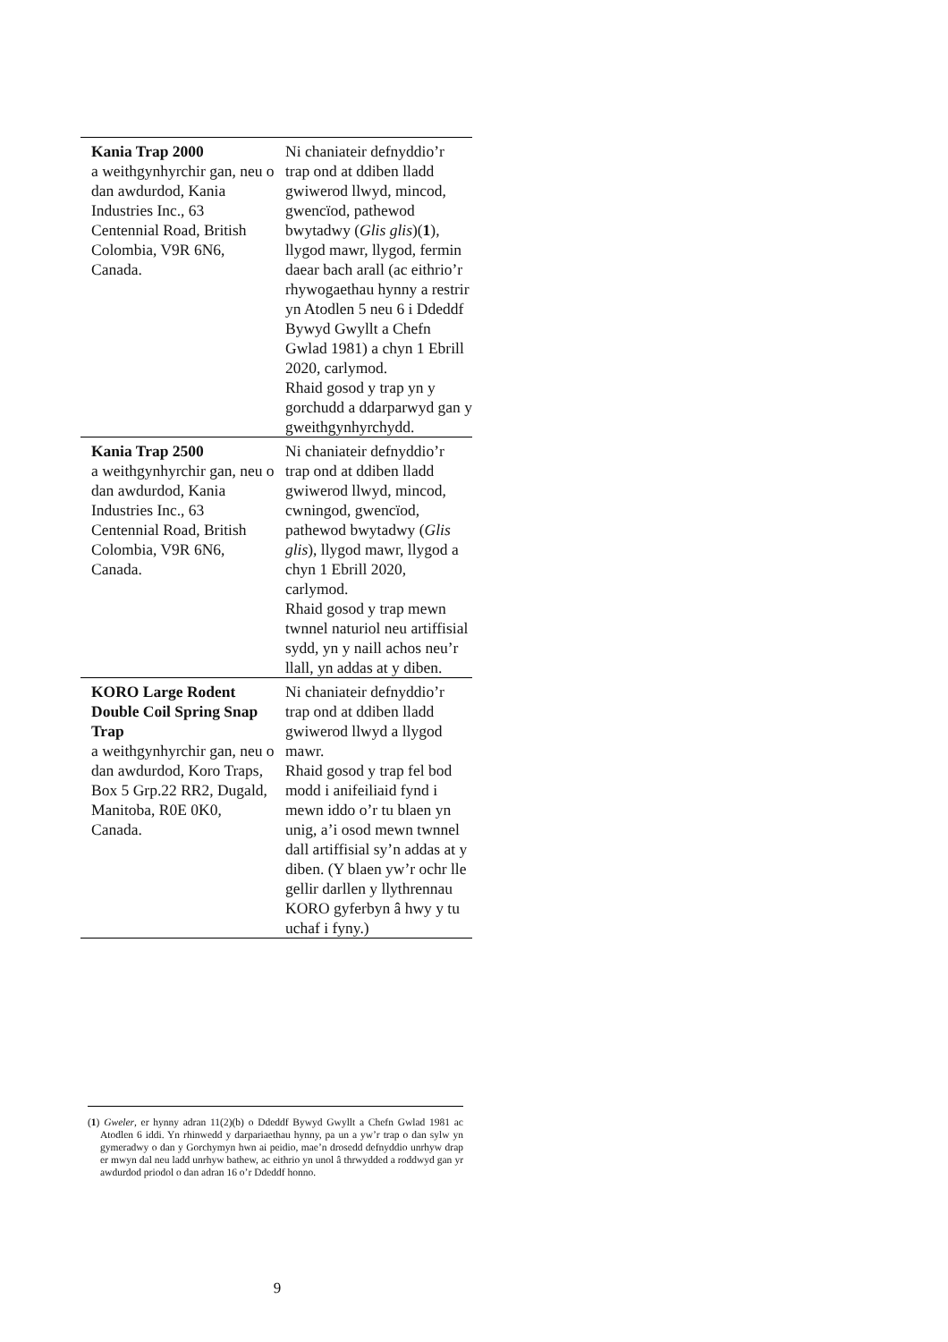| Kania Trap 2000 a weithgynhyrchir gan, neu o dan awdurdod, Kania Industries Inc., 63 Centennial Road, British Colombia, V9R 6N6, Canada. | Ni chaniateir defnyddio’r trap ond at ddiben lladd gwiwerod llwyd, mincod, gwencïod, pathewod bwytadwy ( Glis glis )( 1 ), llygod mawr, llygod, fermin daear bach arall (ac eithrio’r rhywogaethau hynny a restrir yn Atodlen 5 neu 6 i Ddeddf Bywyd Gwyllt a Chefn Gwlad 1981) a chyn 1 Ebrill 2020, carlymod. Rhaid gosod y trap yn y gorchudd a ddarparwyd gan y gweithgynhyrchydd. |
| Kania Trap 2500 a weithgynhyrchir gan, neu o dan awdurdod, Kania Industries Inc., 63 Centennial Road, British Colombia, V9R 6N6, Canada. | Ni chaniateir defnyddio’r trap ond at ddiben lladd gwiwerod llwyd, mincod, cwningod, gwencïod, pathewod bwytadwy ( Glis glis ), llygod mawr, llygod a chyn 1 Ebrill 2020, carlymod. Rhaid gosod y trap mewn twnnel naturiol neu artiffisial sydd, yn y naill achos neu’r llall, yn addas at y diben. |
| KORO Large Rodent Double Coil Spring Snap Trap a weithgynhyrchir gan, neu o dan awdurdod, Koro Traps, Box 5 Grp.22 RR2, Dugald, Manitoba, R0E 0K0, Canada. | Ni chaniateir defnyddio’r trap ond at ddiben lladd gwiwerod llwyd a llygod mawr. Rhaid gosod y trap fel bod modd i anifeiliaid fynd i mewn iddo o’r tu blaen yn unig, a’i osod mewn twnnel dall artiffisial sy’n addas at y diben. (Y blaen yw’r ochr lle gellir darllen y llythrennau KORO gyferbyn â hwy y tu uchaf i fyny.) |
(1) Gweler, er hynny adran 11(2)(b) o Ddeddf Bywyd Gwyllt a Chefn Gwlad 1981 ac Atodlen 6 iddi. Yn rhinwedd y darpariaethau hynny, pa un a yw’r trap o dan sylw yn gymeradwy o dan y Gorchymyn hwn ai peidio, mae’n drosedd defnyddio unrhyw drap er mwyn dal neu ladd unrhyw bathew, ac eithrio yn unol â thrwydded a roddwyd gan yr awdurdod priodol o dan adran 16 o’r Ddeddf honno.
9